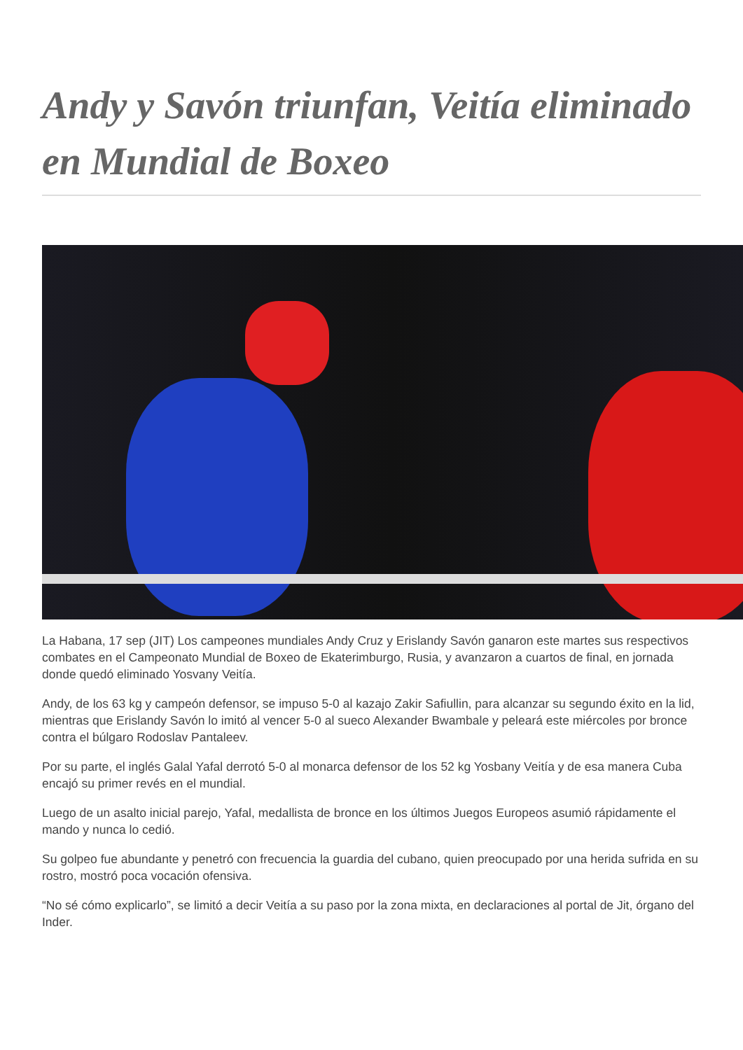Andy y Savón triunfan, Veitía eliminado en Mundial de Boxeo
La Habana, 17 sep (JIT) Los campeones mundiales Andy Cruz y Erislandy Savón ganaron este martes sus respectivos combates en el Campeonato Mundial de Boxeo de Ekaterimburgo, Rusia, y avanzaron a cuartos de final, en jornada donde quedó eliminado Yosvany Veitía.
Andy, de los 63 kg y campeón defensor, se impuso 5-0 al kazajo Zakir Safiullin, para alcanzar su segundo éxito en la lid, mientras que Erislandy Savón lo imitó al vencer 5-0 al sueco Alexander Bwambale y peleará este miércoles por bronce contra el búlgaro Rodoslav Pantaleev.
Por su parte, el inglés Galal Yafal derrotó 5-0 al monarca defensor de los 52 kg Yosbany Veitía y de esa manera Cuba encajó su primer revés en el mundial.
Luego de un asalto inicial parejo, Yafal, medallista de bronce en los últimos Juegos Europeos asumió rápidamente el mando y nunca lo cedió.
Su golpeo fue abundante y penetró con frecuencia la guardia del cubano, quien preocupado por una herida sufrida en su rostro, mostró poca vocación ofensiva.
“No sé cómo explicarlo”, se limitó a decir Veitía a su paso por la zona mixta, en declaraciones al portal de Jit, órgano del Inder.